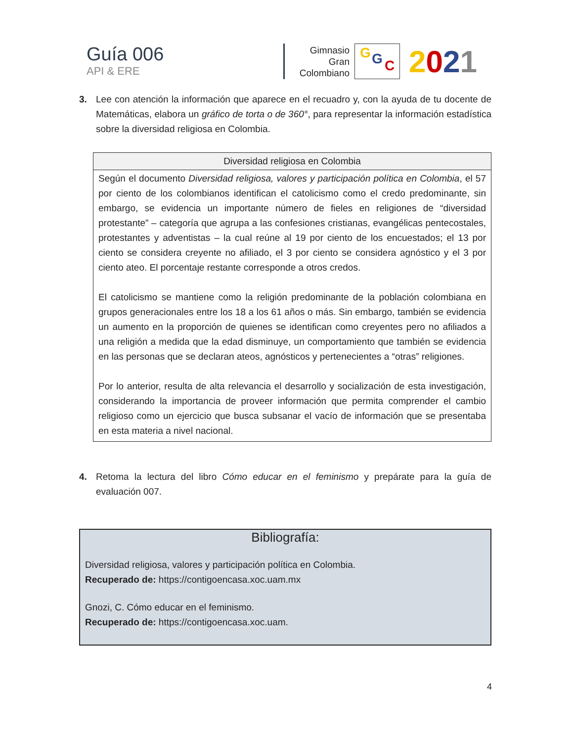Guía 006
API & ERE
Gimnasio
Gran
Colombiano
G G C
2021
3. Lee con atención la información que aparece en el recuadro y, con la ayuda de tu docente de Matemáticas, elabora un gráfico de torta o de 360°, para representar la información estadística sobre la diversidad religiosa en Colombia.
| Diversidad religiosa en Colombia |
| --- |
| Según el documento Diversidad religiosa, valores y participación política en Colombia , el 57 por ciento de los colombianos identifican el catolicismo como el credo predominante, sin embargo, se evidencia un importante número de fieles en religiones de “diversidad protestante” – categoría que agrupa a las confesiones cristianas, evangélicas pentecostales, protestantes y adventistas – la cual reúne al 19 por ciento de los encuestados; el 13 por ciento se considera creyente no afiliado, el 3 por ciento se considera agnóstico y el 3 por ciento ateo. El porcentaje restante corresponde a otros credos. El catolicismo se mantiene como la religión predominante de la población colombiana en grupos generacionales entre los 18 a los 61 años o más. Sin embargo, también se evidencia un aumento en la proporción de quienes se identifican como creyentes pero no afiliados a una religión a medida que la edad disminuye, un comportamiento que también se evidencia en las personas que se declaran ateos, agnósticos y pertenecientes a “otras” religiones. Por lo anterior, resulta de alta relevancia el desarrollo y socialización de esta investigación, considerando la importancia de proveer información que permita comprender el cambio religioso como un ejercicio que busca subsanar el vacío de información que se presentaba en esta materia a nivel nacional. |
4. Retoma la lectura del libro Cómo educar en el feminismo y prepárate para la guía de evaluación 007.
Bibliografía:
Diversidad religiosa, valores y participación política en Colombia.
Recuperado de: https://contigoencasa.xoc.uam.mx
Gnozi, C. Cómo educar en el feminismo.
Recuperado de: https://contigoencasa.xoc.uam.
4